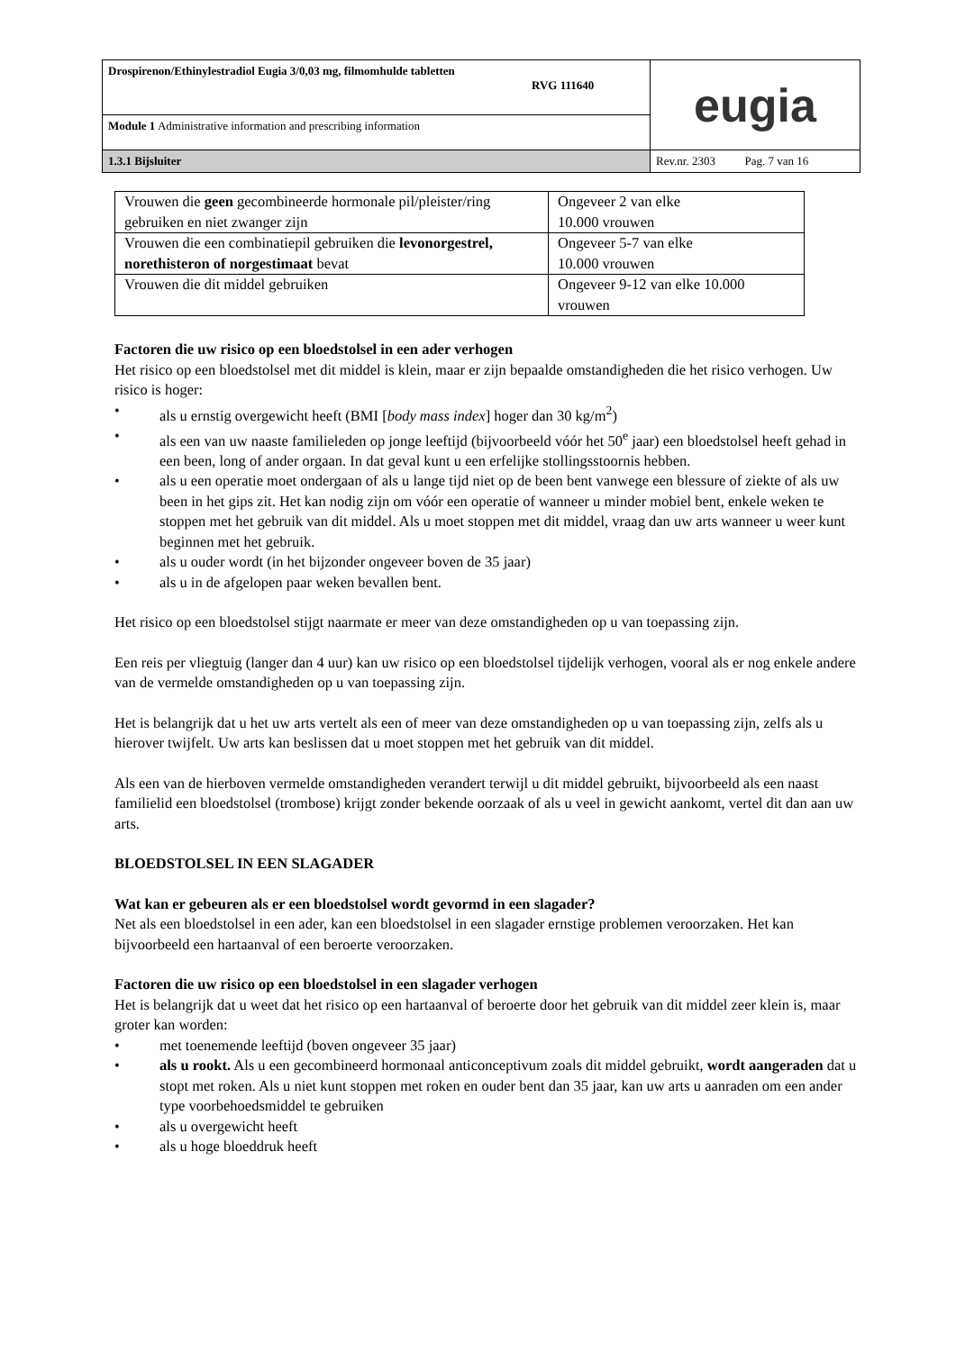| Drospirenon/Ethinylestradiol Eugia 3/0,03 mg, filmomhulde tabletten RVG 111640 | eugia |
| Module 1 Administrative information and prescribing information | |
| 1.3.1 Bijsluiter | Rev.nr. 2303 Pag. 7 van 16 |
| Vrouwen die geen gecombineerde hormonale pil/pleister/ring gebruiken en niet zwanger zijn | Ongeveer 2 van elke 10.000 vrouwen |
| Vrouwen die een combinatiepil gebruiken die levonorgestrel, norethisteron of norgestimaat bevat | Ongeveer 5-7 van elke 10.000 vrouwen |
| Vrouwen die dit middel gebruiken | Ongeveer 9-12 van elke 10.000 vrouwen |
Factoren die uw risico op een bloedstolsel in een ader verhogen
Het risico op een bloedstolsel met dit middel is klein, maar er zijn bepaalde omstandigheden die het risico verhogen. Uw risico is hoger:
• als u ernstig overgewicht heeft (BMI [body mass index] hoger dan 30 kg/m<sup>2</sup>)
• als een van uw naaste familieleden op jonge leeftijd (bijvoorbeeld vóór het 50<sup>e</sup> jaar) een bloedstolsel heeft gehad in een been, long of ander orgaan. In dat geval kunt u een erfelijke stollingsstoornis hebben.
• als u een operatie moet ondergaan of als u lange tijd niet op de been bent vanwege een blessure of ziekte of als uw been in het gips zit. Het kan nodig zijn om vóór een operatie of wanneer u minder mobiel bent, enkele weken te stoppen met het gebruik van dit middel. Als u moet stoppen met dit middel, vraag dan uw arts wanneer u weer kunt beginnen met het gebruik.
• als u ouder wordt (in het bijzonder ongeveer boven de 35 jaar)
• als u in de afgelopen paar weken bevallen bent.
Het risico op een bloedstolsel stijgt naarmate er meer van deze omstandigheden op u van toepassing zijn.
Een reis per vliegtuig (langer dan 4 uur) kan uw risico op een bloedstolsel tijdelijk verhogen, vooral als er nog enkele andere van de vermelde omstandigheden op u van toepassing zijn.
Het is belangrijk dat u het uw arts vertelt als een of meer van deze omstandigheden op u van toepassing zijn, zelfs als u hierover twijfelt. Uw arts kan beslissen dat u moet stoppen met het gebruik van dit middel.
Als een van de hierboven vermelde omstandigheden verandert terwijl u dit middel gebruikt, bijvoorbeeld als een naast familielid een bloedstolsel (trombose) krijgt zonder bekende oorzaak of als u veel in gewicht aankomt, vertel dit dan aan uw arts.
BLOEDSTOLSEL IN EEN SLAGADER
Wat kan er gebeuren als er een bloedstolsel wordt gevormd in een slagader?
Net als een bloedstolsel in een ader, kan een bloedstolsel in een slagader ernstige problemen veroorzaken. Het kan bijvoorbeeld een hartaanval of een beroerte veroorzaken.
Factoren die uw risico op een bloedstolsel in een slagader verhogen
Het is belangrijk dat u weet dat het risico op een hartaanval of beroerte door het gebruik van dit middel zeer klein is, maar groter kan worden:
• met toenemende leeftijd (boven ongeveer 35 jaar)
• als u rookt. Als u een gecombineerd hormonaal anticonceptivum zoals dit middel gebruikt, wordt aangeraden dat u stopt met roken. Als u niet kunt stoppen met roken en ouder bent dan 35 jaar, kan uw arts u aanraden om een ander type voorbehoedsmiddel te gebruiken
• als u overgewicht heeft
• als u hoge bloeddruk heeft